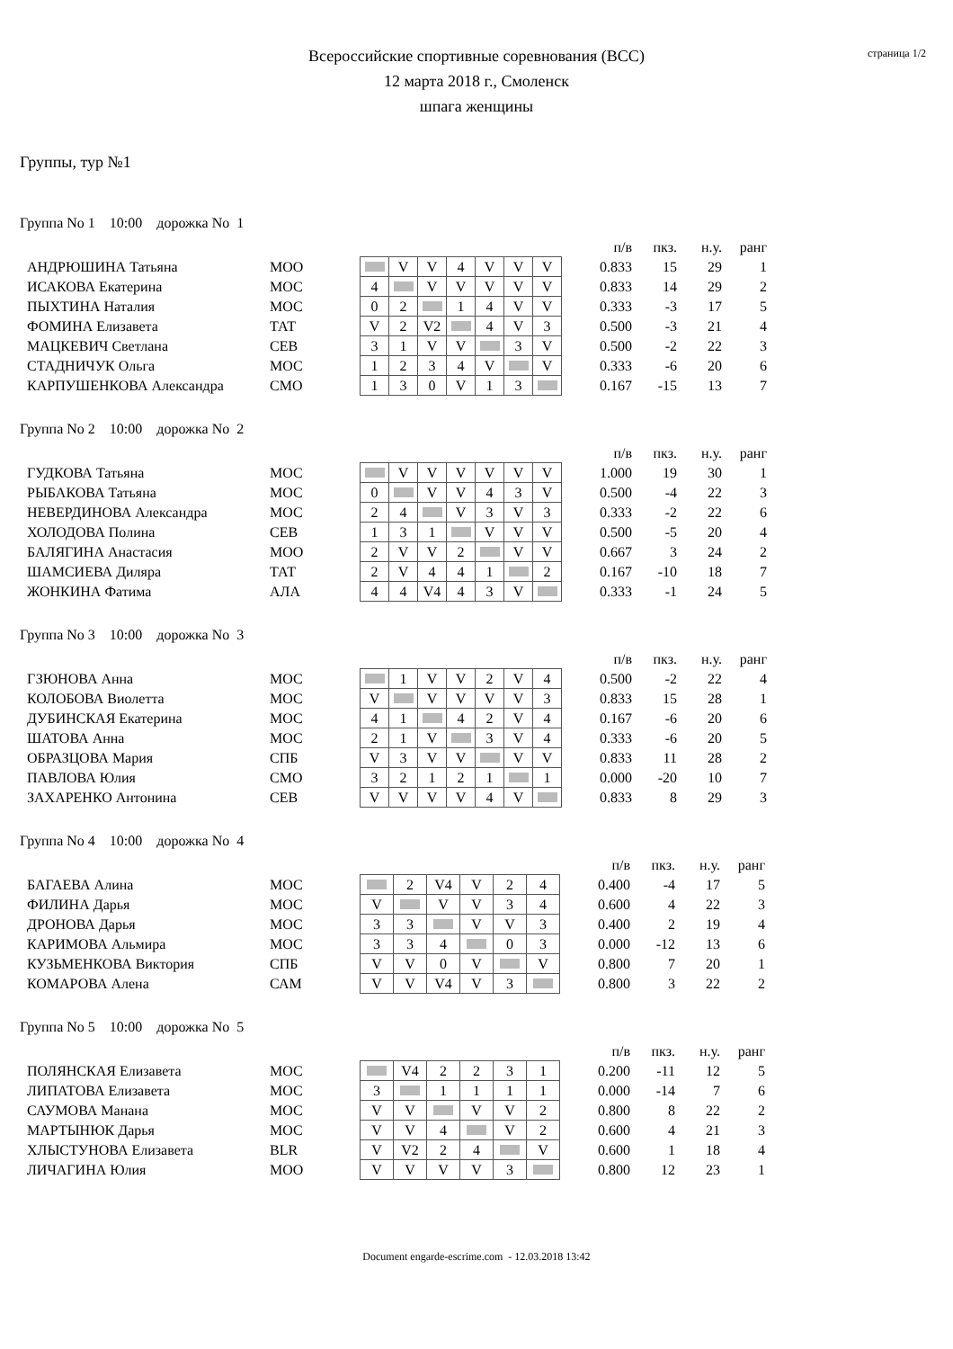страница 1/2
Всероссийские спортивные соревнования (ВСС)
12 марта 2018 г., Смоленск
шпага женщины
Группы, тур №1
Группа No 1 10:00 дорожка No 1
| | | | | | | | | | | п/в | пкз. | н.у. | ранг |
| АНДРЮШИНА Татьяна | МОО | | | V | V | 4 | V | V | V | 0.833 | 15 | 29 | 1 |
| ИСАКОВА Екатерина | МОС | | 4 | | V | V | V | V | V | 0.833 | 14 | 29 | 2 |
| ПЫХТИНА Наталия | МОС | | 0 | 2 | | 1 | 4 | V | V | 0.333 | -3 | 17 | 5 |
| ФОМИНА Елизавета | ТАТ | | V | 2 | V2 | | 4 | V | 3 | 0.500 | -3 | 21 | 4 |
| МАЦКЕВИЧ Светлана | СЕВ | | 3 | 1 | V | V | | 3 | V | 0.500 | -2 | 22 | 3 |
| СТАДНИЧУК Ольга | МОС | | 1 | 2 | 3 | 4 | V | | V | 0.333 | -6 | 20 | 6 |
| КАРПУШЕНКОВА Александра | СМО | | 1 | 3 | 0 | V | 1 | 3 | | 0.167 | -15 | 13 | 7 |
Группа No 2 10:00 дорожка No 2
| | | | | | | | | | | п/в | пкз. | н.у. | ранг |
| ГУДКОВА Татьяна | МОС | | | V | V | V | V | V | V | 1.000 | 19 | 30 | 1 |
| РЫБАКОВА Татьяна | МОС | | 0 | | V | V | 4 | 3 | V | 0.500 | -4 | 22 | 3 |
| НЕВЕРДИНОВА Александра | МОС | | 2 | 4 | | V | 3 | V | 3 | 0.333 | -2 | 22 | 6 |
| ХОЛОДОВА Полина | СЕВ | | 1 | 3 | 1 | | V | V | V | 0.500 | -5 | 20 | 4 |
| БАЛЯГИНА Анастасия | МОО | | 2 | V | V | 2 | | V | V | 0.667 | 3 | 24 | 2 |
| ШАМСИЕВА Диляра | ТАТ | | 2 | V | 4 | 4 | 1 | | 2 | 0.167 | -10 | 18 | 7 |
| ЖОНКИНА Фатима | АЛА | | 4 | 4 | V4 | 4 | 3 | V | | 0.333 | -1 | 24 | 5 |
Группа No 3 10:00 дорожка No 3
| | | | | | | | | | | п/в | пкз. | н.у. | ранг |
| ГЗЮНОВА Анна | МОС | | | 1 | V | V | 2 | V | 4 | 0.500 | -2 | 22 | 4 |
| КОЛОБОВА Виолетта | МОС | | V | | V | V | V | V | 3 | 0.833 | 15 | 28 | 1 |
| ДУБИНСКАЯ Екатерина | МОС | | 4 | 1 | | 4 | 2 | V | 4 | 0.167 | -6 | 20 | 6 |
| ШАТОВА Анна | МОС | | 2 | 1 | V | | 3 | V | 4 | 0.333 | -6 | 20 | 5 |
| ОБРАЗЦОВА Мария | СПБ | | V | 3 | V | V | | V | V | 0.833 | 11 | 28 | 2 |
| ПАВЛОВА Юлия | СМО | | 3 | 2 | 1 | 2 | 1 | | 1 | 0.000 | -20 | 10 | 7 |
| ЗАХАРЕНКО Антонина | СЕВ | | V | V | V | V | 4 | V | | 0.833 | 8 | 29 | 3 |
Группа No 4 10:00 дорожка No 4
| | | | | | | | | | п/в | пкз. | н.у. | ранг |
| БАГАЕВА Алина | МОС | | | 2 | V4 | V | 2 | 4 | 0.400 | -4 | 17 | 5 |
| ФИЛИНА Дарья | МОС | | V | | V | V | 3 | 4 | 0.600 | 4 | 22 | 3 |
| ДРОНОВА Дарья | МОС | | 3 | 3 | | V | V | 3 | 0.400 | 2 | 19 | 4 |
| КАРИМОВА Альмира | МОС | | 3 | 3 | 4 | | 0 | 3 | 0.000 | -12 | 13 | 6 |
| КУЗЬМЕНКОВА Виктория | СПБ | | V | V | 0 | V | | V | 0.800 | 7 | 20 | 1 |
| КОМАРОВА Алена | САМ | | V | V | V4 | V | 3 | | 0.800 | 3 | 22 | 2 |
Группа No 5 10:00 дорожка No 5
| | | | | | | | | | п/в | пкз. | н.у. | ранг |
| ПОЛЯНСКАЯ Елизавета | МОС | | | V4 | 2 | 2 | 3 | 1 | 0.200 | -11 | 12 | 5 |
| ЛИПАТОВА Елизавета | МОС | | 3 | | 1 | 1 | 1 | 1 | 0.000 | -14 | 7 | 6 |
| САУМОВА Манана | МОС | | V | V | | V | V | 2 | 0.800 | 8 | 22 | 2 |
| МАРТЫНЮК Дарья | МОС | | V | V | 4 | | V | 2 | 0.600 | 4 | 21 | 3 |
| ХЛЫСТУНОВА Елизавета | BLR | | V | V2 | 2 | 4 | | V | 0.600 | 1 | 18 | 4 |
| ЛИЧАГИНА Юлия | МОО | | V | V | V | V | 3 | | 0.800 | 12 | 23 | 1 |
Document engarde-escrime.com - 12.03.2018 13:42